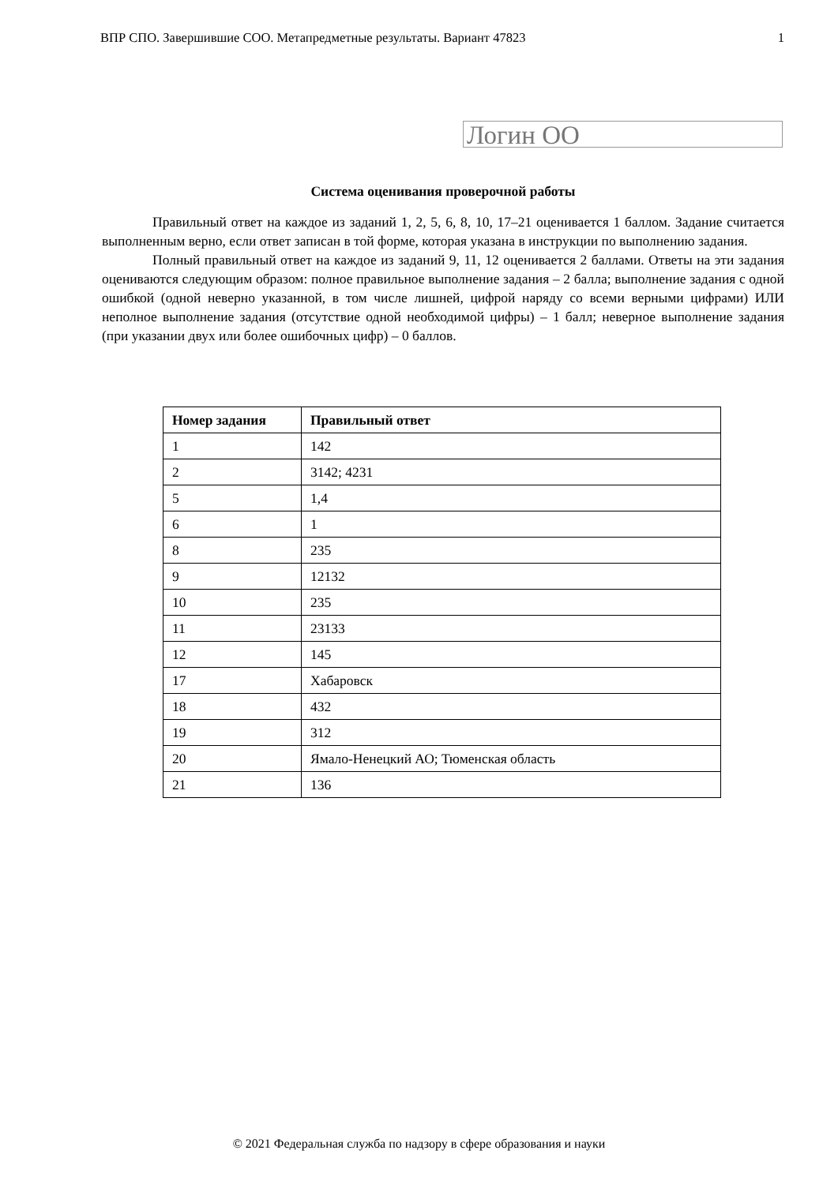ВПР СПО. Завершившие СОО. Метапредметные результаты. Вариант 47823 1
Логин ОО
Система оценивания проверочной работы
Правильный ответ на каждое из заданий 1, 2, 5, 6, 8, 10, 17–21 оценивается 1 баллом. Задание считается выполненным верно, если ответ записан в той форме, которая указана в инструкции по выполнению задания.
Полный правильный ответ на каждое из заданий 9, 11, 12 оценивается 2 баллами. Ответы на эти задания оцениваются следующим образом: полное правильное выполнение задания – 2 балла; выполнение задания с одной ошибкой (одной неверно указанной, в том числе лишней, цифрой наряду со всеми верными цифрами) ИЛИ неполное выполнение задания (отсутствие одной необходимой цифры) – 1 балл; неверное выполнение задания (при указании двух или более ошибочных цифр) – 0 баллов.
| Номер задания | Правильный ответ |
| --- | --- |
| 1 | 142 |
| 2 | 3142; 4231 |
| 5 | 1,4 |
| 6 | 1 |
| 8 | 235 |
| 9 | 12132 |
| 10 | 235 |
| 11 | 23133 |
| 12 | 145 |
| 17 | Хабаровск |
| 18 | 432 |
| 19 | 312 |
| 20 | Ямало-Ненецкий АО; Тюменская область |
| 21 | 136 |
© 2021 Федеральная служба по надзору в сфере образования и науки